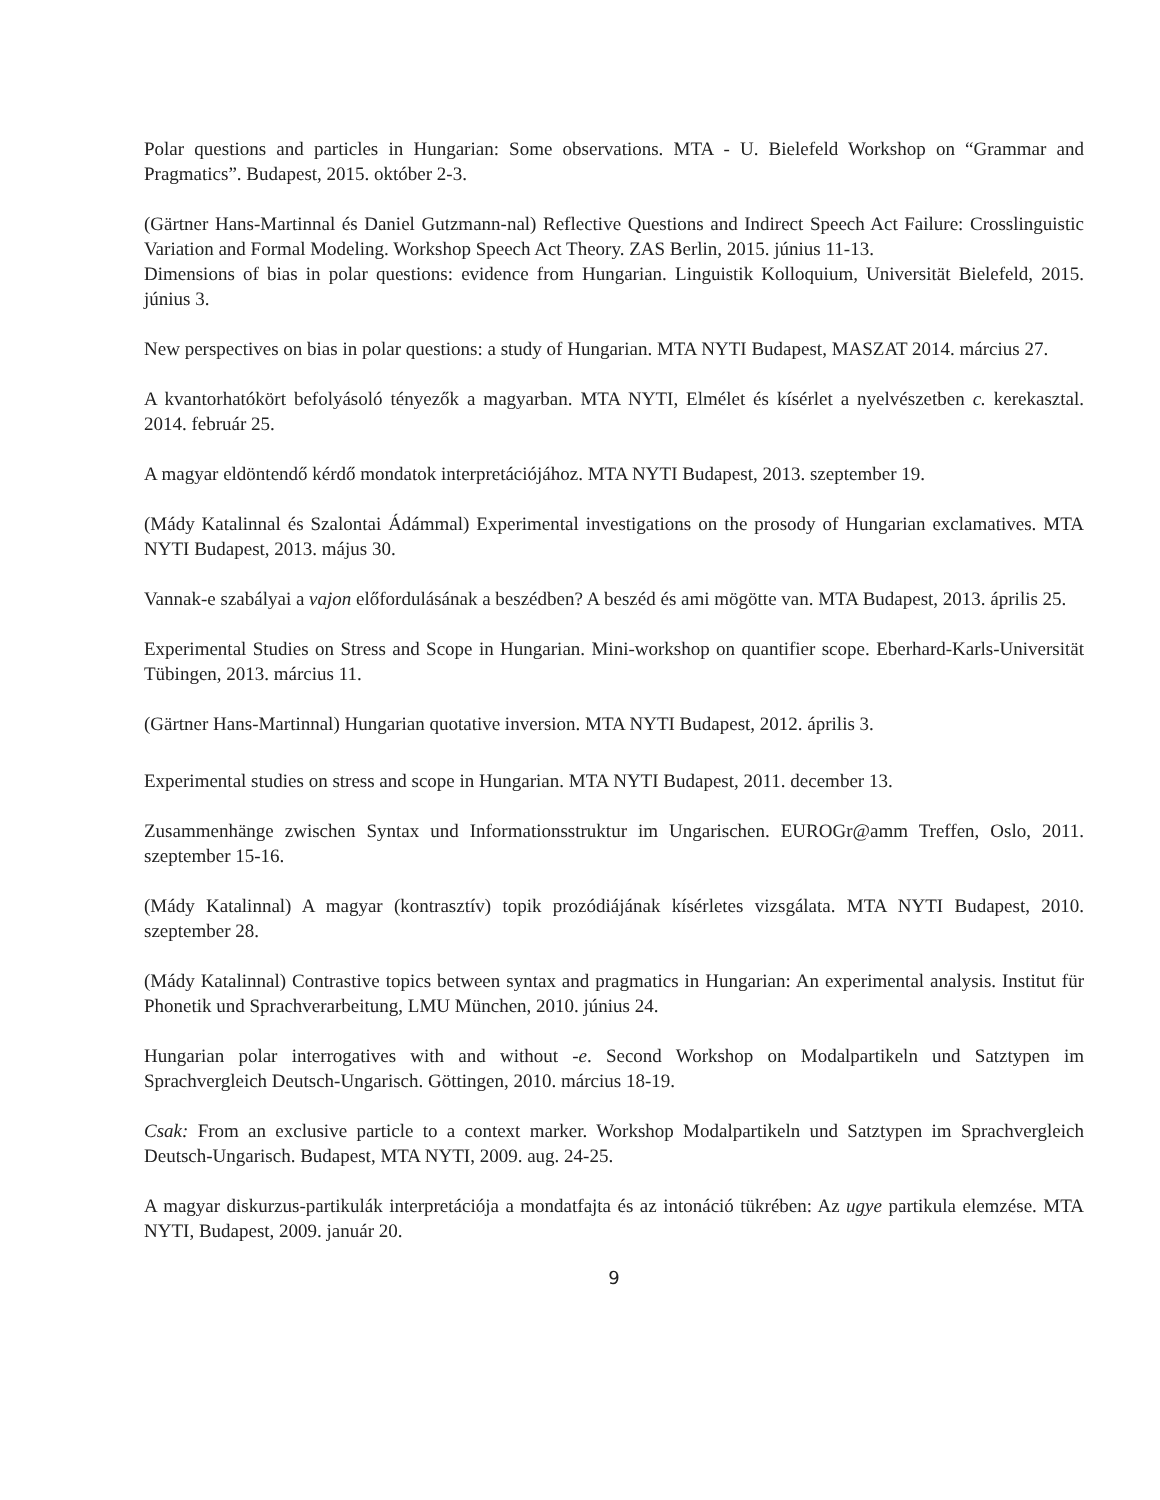Polar questions and particles in Hungarian: Some observations. MTA - U. Bielefeld Workshop on “Grammar and Pragmatics”. Budapest, 2015. október 2-3.
(Gärtner Hans-Martinnal és Daniel Gutzmann-nal) Reflective Questions and Indirect Speech Act Failure: Crosslinguistic Variation and Formal Modeling. Workshop Speech Act Theory. ZAS Berlin, 2015. június 11-13.
Dimensions of bias in polar questions: evidence from Hungarian. Linguistik Kolloquium, Universität Bielefeld, 2015. június 3.
New perspectives on bias in polar questions: a study of Hungarian. MTA NYTI Budapest, MASZAT 2014. március 27.
A kvantorhatókört befolyásoló tényezők a magyarban. MTA NYTI, Elmélet és kísérlet a nyelvészetben c. kerekasztal. 2014. február 25.
A magyar eldöntendő kérdő mondatok interpretációjához. MTA NYTI Budapest, 2013. szeptember 19.
(Mády Katalinnal és Szalontai Ádámmal) Experimental investigations on the prosody of Hungarian exclamatives. MTA NYTI Budapest, 2013. május 30.
Vannak-e szabályai a vajon előfordulásának a beszédben? A beszéd és ami mögötte van. MTA Budapest, 2013. április 25.
Experimental Studies on Stress and Scope in Hungarian. Mini-workshop on quantifier scope. Eberhard-Karls-Universität Tübingen, 2013. március 11.
(Gärtner Hans-Martinnal) Hungarian quotative inversion. MTA NYTI Budapest, 2012. április 3.
Experimental studies on stress and scope in Hungarian. MTA NYTI Budapest, 2011. december 13.
Zusammenhänge zwischen Syntax und Informationsstruktur im Ungarischen. EUROGr@amm Treffen, Oslo, 2011. szeptember 15-16.
(Mády Katalinnal) A magyar (kontrasztív) topik prozódiájának kísérletes vizsgálata. MTA NYTI Budapest, 2010. szeptember 28.
(Mády Katalinnal) Contrastive topics between syntax and pragmatics in Hungarian: An experimental analysis. Institut für Phonetik und Sprachverarbeitung, LMU München, 2010. június 24.
Hungarian polar interrogatives with and without -e. Second Workshop on Modalpartikeln und Satztypen im Sprachvergleich Deutsch-Ungarisch. Göttingen, 2010. március 18-19.
Csak: From an exclusive particle to a context marker. Workshop Modalpartikeln und Satztypen im Sprachvergleich Deutsch-Ungarisch. Budapest, MTA NYTI, 2009. aug. 24-25.
A magyar diskurzus-partikulák interpretációja a mondatfajta és az intonáció tükrében: Az ugye partikula elemzése. MTA NYTI, Budapest, 2009. január 20.
9